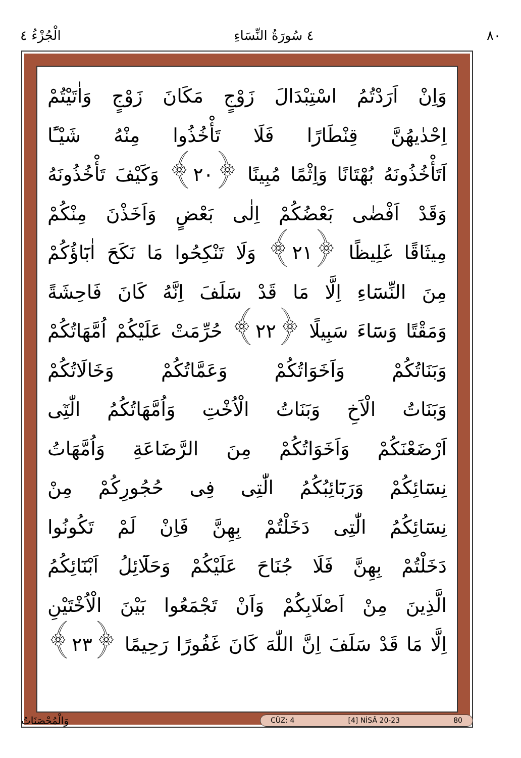٨٠ ٤ سُورَةُ النِّسَاءِ الْجُزْءُ ٤
وَاِنْ اَرَدْتُمُ اسْتِبْدَالَ زَوْجٍ مَكَانَ زَوْجٍ وَاٰتَيْتُمْ
اِحْدٰيهُنَّ قِنْطَارًا فَلَا تَأْخُذُوا مِنْهُ شَيْـًٔا
اَتَأْخُذُونَهُ بُهْتَانًا وَاِثْمًا مُبِينًا ﴿٢٠﴾ وَكَيْفَ تَأْخُذُونَهُ
وَقَدْ اَفْضٰى بَعْضُكُمْ اِلٰى بَعْضٍ وَاَخَذْنَ مِنْكُمْ
مِيثَاقًا غَلِيظًا ﴿٢١﴾ وَلَا تَنْكِحُوا مَا نَكَحَ اٰبَٓاؤُكُمْ
مِنَ النِّسَٓاءِ اِلَّا مَا قَدْ سَلَفَ اِنَّهُ كَانَ فَاحِشَةً
وَمَقْتًا وَسَٓاءَ سَبِيلًا ﴿٢٢﴾ حُرِّمَتْ عَلَيْكُمْ اُمَّهَاتُكُمْ
وَبَنَاتُكُمْ وَاَخَوَاتُكُمْ وَعَمَّاتُكُمْ وَخَالَاتُكُمْ
وَبَنَاتُ الْاَخِ وَبَنَاتُ الْاُخْتِ وَاُمَّهَاتُكُمُ الّٰتِٓى
اَرْضَعْنَكُمْ وَاَخَوَاتُكُمْ مِنَ الرَّضَاعَةِ وَاُمَّهَاتُ
نِسَٓائِكُمْ وَرَبَٓائِبُكُمُ الّٰتِى فِى حُجُورِكُمْ مِنْ
نِسَٓائِكُمُ الّٰتِى دَخَلْتُمْ بِهِنَّ فَاِنْ لَمْ تَكُونُوا
دَخَلْتُمْ بِهِنَّ فَلَا جُنَاحَ عَلَيْكُمْ وَحَلَٓائِلُ اَبْنَٓائِكُمُ
الَّذِينَ مِنْ اَصْلَابِكُمْ وَاَنْ تَجْمَعُوا بَيْنَ الْاُخْتَيْنِ
اِلَّا مَا قَدْ سَلَفَ اِنَّ اللّٰهَ كَانَ غَفُورًا رَحِيمًا ﴿٢٣﴾
وَالْمُحْصَنَاتُ
CÜZ: 4 [4] NİSÂ 20-23 80